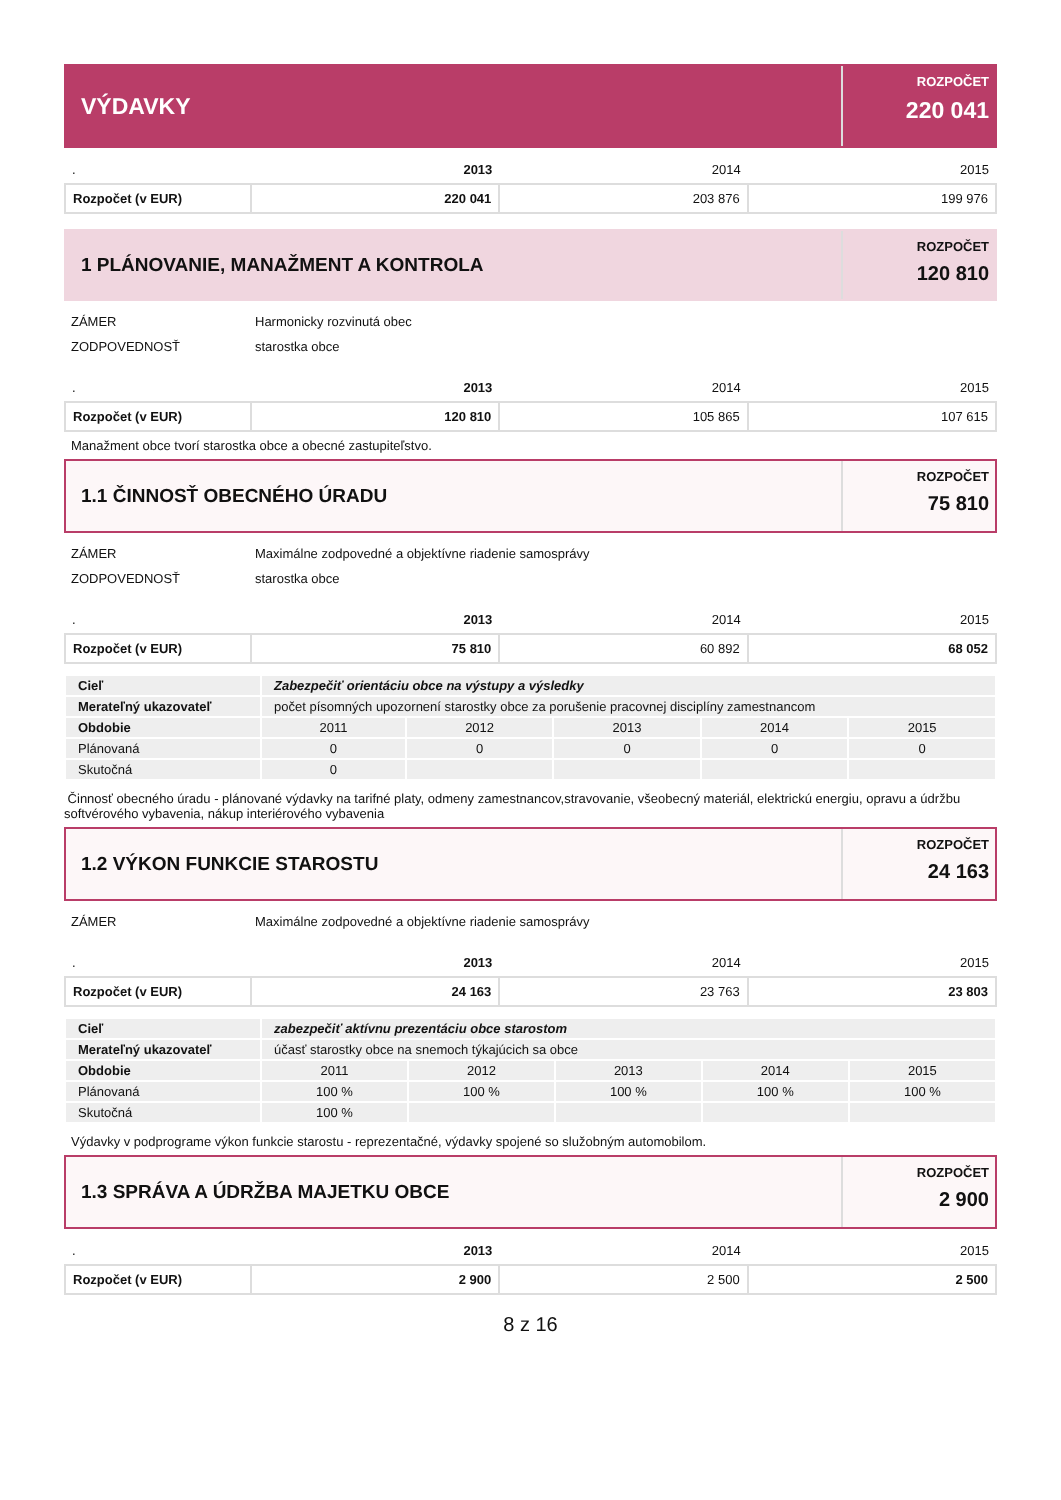VÝDAVKY
ROZPOČET
220 041
| . | 2013 | 2014 | 2015 |
| Rozpočet (v EUR) | 220 041 | 203 876 | 199 976 |
1 PLÁNOVANIE, MANAŽMENT A KONTROLA
ROZPOČET
120 810
| ZÁMER | Harmonicky rozvinutá obec |
| ZODPOVEDNOSŤ | starostka obce |
| . | 2013 | 2014 | 2015 |
| Rozpočet (v EUR) | 120 810 | 105 865 | 107 615 |
Manažment obce tvorí starostka obce a obecné zastupiteľstvo.
1.1 ČINNOSŤ OBECNÉHO ÚRADU
ROZPOČET
75 810
| ZÁMER | Maximálne zodpovedné a objektívne riadenie samosprávy |
| ZODPOVEDNOSŤ | starostka obce |
| . | 2013 | 2014 | 2015 |
| Rozpočet (v EUR) | 75 810 | 60 892 | 68 052 |
| Cieľ | Zabezpečiť orientáciu obce na výstupy a výsledky | | | | |
| Merateľný ukazovateľ | počet písomných upozornení starostky obce za porušenie pracovnej disciplíny zamestnancom | | | | |
| Obdobie | 2011 | 2012 | 2013 | 2014 | 2015 |
| Plánovaná | 0 | 0 | 0 | 0 | 0 |
| Skutočná | 0 | | | | |
Činnosť obecného úradu - plánované výdavky na tarifné platy, odmeny zamestnancov,stravovanie, všeobecný materiál, elektrickú energiu, opravu a údržbu softvérového vybavenia, nákup interiérového vybavenia
1.2 VÝKON FUNKCIE STAROSTU
ROZPOČET
24 163
| ZÁMER | Maximálne zodpovedné a objektívne riadenie samosprávy |
| . | 2013 | 2014 | 2015 |
| Rozpočet (v EUR) | 24 163 | 23 763 | 23 803 |
| Cieľ | zabezpečiť aktívnu prezentáciu obce starostom | | | | |
| Merateľný ukazovateľ | účasť starostky obce na snemoch týkajúcich sa obce | | | | |
| Obdobie | 2011 | 2012 | 2013 | 2014 | 2015 |
| Plánovaná | 100 % | 100 % | 100 % | 100 % | 100 % |
| Skutočná | 100 % | | | | |
Výdavky v podprograme výkon funkcie starostu - reprezentačné, výdavky spojené so služobným automobilom.
1.3 SPRÁVA A ÚDRŽBA MAJETKU OBCE
ROZPOČET
2 900
| . | 2013 | 2014 | 2015 |
| Rozpočet (v EUR) | 2 900 | 2 500 | 2 500 |
8 z 16